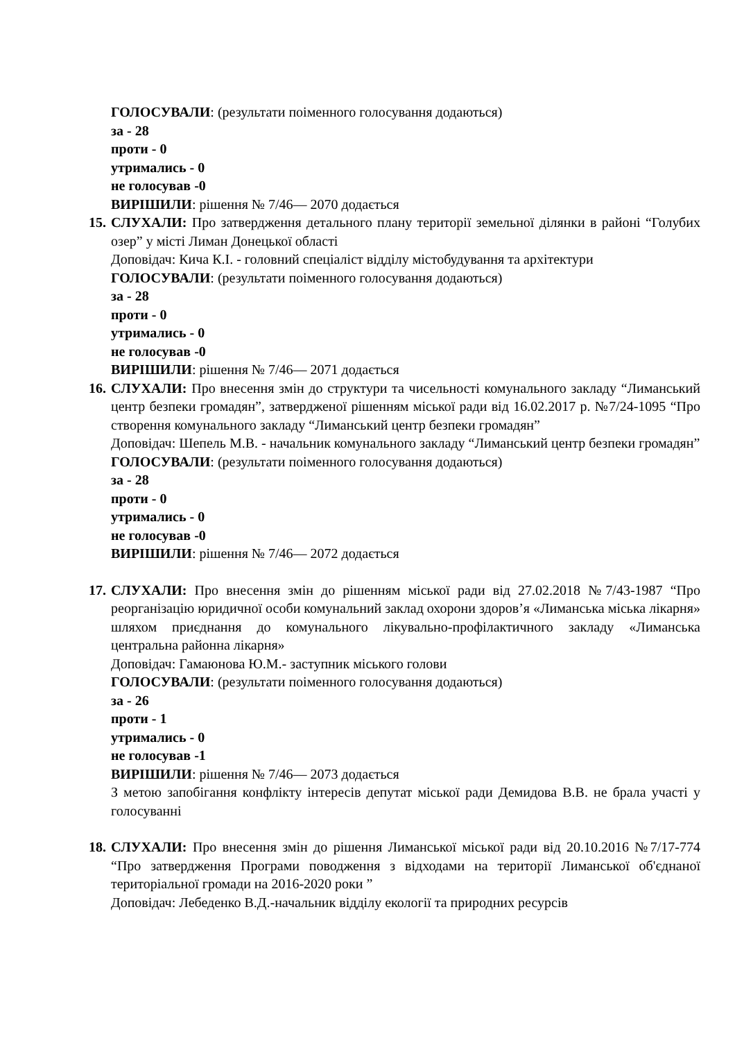ГОЛОСУВАЛИ: (результати поіменного голосування додаються)
за - 28
проти - 0
утримались - 0
не голосував -0
ВИРІШИЛИ: рішення № 7/46— 2070 додається
15. СЛУХАЛИ: Про затвердження детального плану території земельної ділянки в районі “Голубих озер” у місті Лиман Донецької області
Доповідач: Кича К.І. - головний спеціаліст відділу містобудування та архітектури
ГОЛОСУВАЛИ: (результати поіменного голосування додаються)
за - 28
проти - 0
утримались - 0
не голосував -0
ВИРІШИЛИ: рішення № 7/46— 2071 додається
16. СЛУХАЛИ: Про внесення змін до структури та чисельності комунального закладу “Лиманський центр безпеки громадян”, затвердженої рішенням міської ради від 16.02.2017 р. №7/24-1095 “Про створення комунального закладу “Лиманський центр безпеки громадян”
Доповідач: Шепель М.В. - начальник комунального закладу “Лиманський центр безпеки громадян”
ГОЛОСУВАЛИ: (результати поіменного голосування додаються)
за - 28
проти - 0
утримались - 0
не голосував -0
ВИРІШИЛИ: рішення № 7/46— 2072 додається
17. СЛУХАЛИ: Про внесення змін до рішенням міської ради від 27.02.2018 №7/43-1987 “Про реорганізацію юридичної особи комунальний заклад охорони здоров’я «Лиманська міська лікарня» шляхом приєднання до комунального лікувально-профілактичного закладу «Лиманська центральна районна лікарня»
Доповідач: Гамаюнова Ю.М.- заступник міського голови
ГОЛОСУВАЛИ: (результати поіменного голосування додаються)
за - 26
проти - 1
утримались - 0
не голосував -1
ВИРІШИЛИ: рішення № 7/46— 2073 додається
З метою запобігання конфлікту інтересів депутат міської ради Демидова В.В. не брала участі у голосуванні
18. СЛУХАЛИ: Про внесення змін до рішення Лиманської міської ради від 20.10.2016 №7/17-774 “Про затвердження Програми поводження з відходами на території Лиманської об'єднаної територіальної громади на 2016-2020 роки ”
Доповідач: Лебеденко В.Д.-начальник відділу екології та природних ресурсів